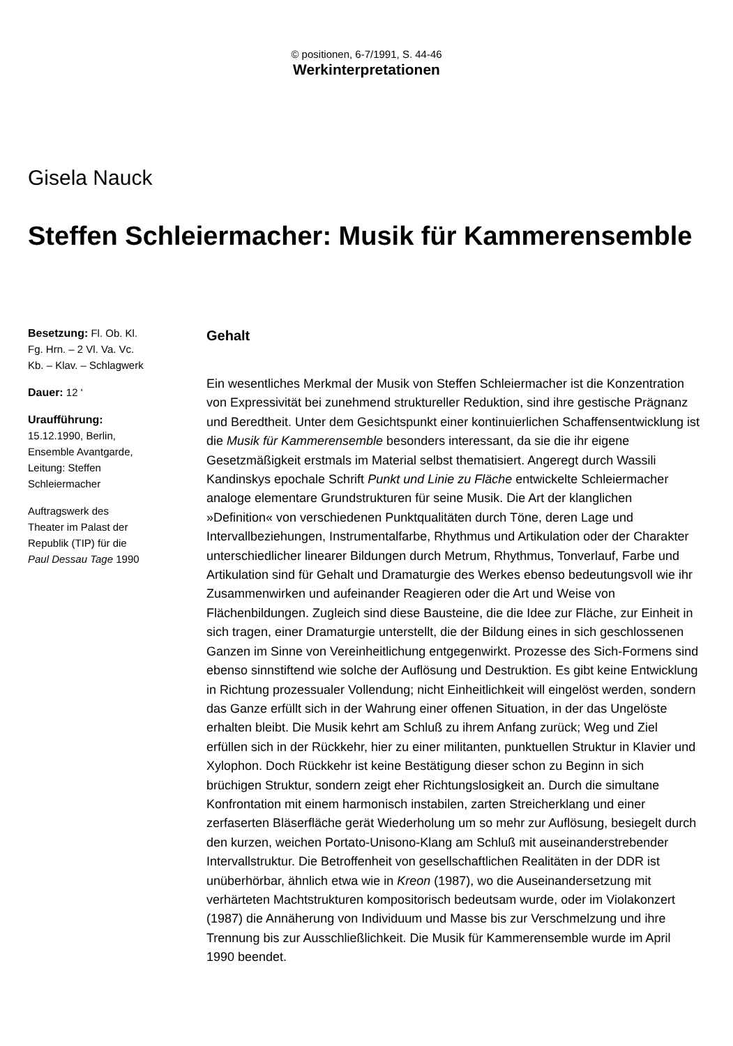© positionen, 6-7/1991, S. 44-46
Werkinterpretationen
Gisela Nauck
Steffen Schleiermacher: Musik für Kammerensemble
Besetzung: Fl. Ob. Kl. Fg. Hrn. – 2 Vl. Va. Vc. Kb. – Klav. – Schlagwerk
Dauer: 12 '
Uraufführung:
15.12.1990, Berlin, Ensemble Avantgarde, Leitung: Steffen Schleiermacher
Auftragswerk des Theater im Palast der Republik (TIP) für die Paul Dessau Tage 1990
Gehalt
Ein wesentliches Merkmal der Musik von Steffen Schleiermacher ist die Konzentration von Expressivität bei zunehmend struktureller Reduktion, sind ihre gestische Prägnanz und Beredtheit. Unter dem Gesichtspunkt einer kontinuierlichen Schaffensentwicklung ist die Musik für Kammerensemble besonders interessant, da sie die ihr eigene Gesetzmäßigkeit erstmals im Material selbst thematisiert. Angeregt durch Wassili Kandinskys epochale Schrift Punkt und Linie zu Fläche entwickelte Schleiermacher analoge elementare Grundstrukturen für seine Musik. Die Art der klanglichen »Definition« von verschiedenen Punktqualitäten durch Töne, deren Lage und Intervallbeziehungen, Instrumentalfarbe, Rhythmus und Artikulation oder der Charakter unterschiedlicher linearer Bildungen durch Metrum, Rhythmus, Tonverlauf, Farbe und Artikulation sind für Gehalt und Dramaturgie des Werkes ebenso bedeutungsvoll wie ihr Zusammenwirken und aufeinander Reagieren oder die Art und Weise von Flächenbildungen. Zugleich sind diese Bausteine, die die Idee zur Fläche, zur Einheit in sich tragen, einer Dramaturgie unterstellt, die der Bildung eines in sich geschlossenen Ganzen im Sinne von Vereinheitlichung entgegenwirkt. Prozesse des Sich-Formens sind ebenso sinnstiftend wie solche der Auflösung und Destruktion. Es gibt keine Entwicklung in Richtung prozessualer Vollendung; nicht Einheitlichkeit will eingelöst werden, sondern das Ganze erfüllt sich in der Wahrung einer offenen Situation, in der das Ungelöste erhalten bleibt. Die Musik kehrt am Schluß zu ihrem Anfang zurück; Weg und Ziel erfüllen sich in der Rückkehr, hier zu einer militanten, punktuellen Struktur in Klavier und Xylophon. Doch Rückkehr ist keine Bestätigung dieser schon zu Beginn in sich brüchigen Struktur, sondern zeigt eher Richtungslosigkeit an. Durch die simultane Konfrontation mit einem harmonisch instabilen, zarten Streicherklang und einer zerfaserten Bläserfläche gerät Wiederholung um so mehr zur Auflösung, besiegelt durch den kurzen, weichen Portato-Unisono-Klang am Schluß mit auseinanderstrebender Intervallstruktur. Die Betroffenheit von gesellschaftlichen Realitäten in der DDR ist unüberhörbar, ähnlich etwa wie in Kreon (1987), wo die Auseinandersetzung mit verhärteten Machtstrukturen kompositorisch bedeutsam wurde, oder im Violakonzert (1987) die Annäherung von Individuum und Masse bis zur Verschmelzung und ihre Trennung bis zur Ausschließlichkeit. Die Musik für Kammerensemble wurde im April 1990 beendet.